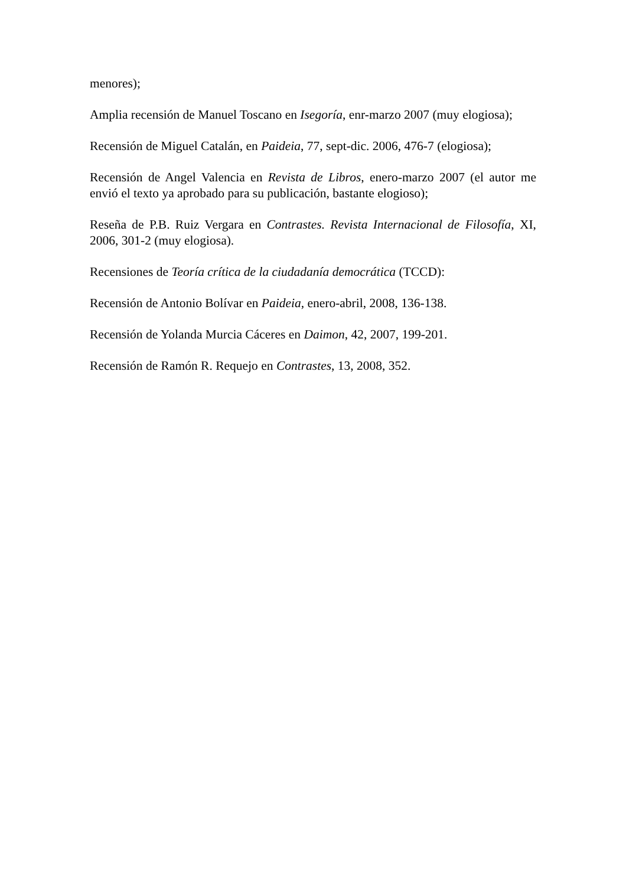menores);
Amplia recensión de Manuel Toscano en Isegoría, enr-marzo 2007 (muy elogiosa);
Recensión de Miguel Catalán, en Paideia, 77, sept-dic. 2006, 476-7 (elogiosa);
Recensión de Angel Valencia en Revista de Libros, enero-marzo 2007 (el autor me envió el texto ya aprobado para su publicación, bastante elogioso);
Reseña de P.B. Ruiz Vergara en Contrastes. Revista Internacional de Filosofía, XI, 2006, 301-2 (muy elogiosa).
Recensiones de Teoría crítica de la ciudadanía democrática (TCCD):
Recensión de Antonio Bolívar en Paideia, enero-abril, 2008, 136-138.
Recensión de Yolanda Murcia Cáceres en Daimon, 42, 2007, 199-201.
Recensión de Ramón R. Requejo en Contrastes, 13, 2008, 352.